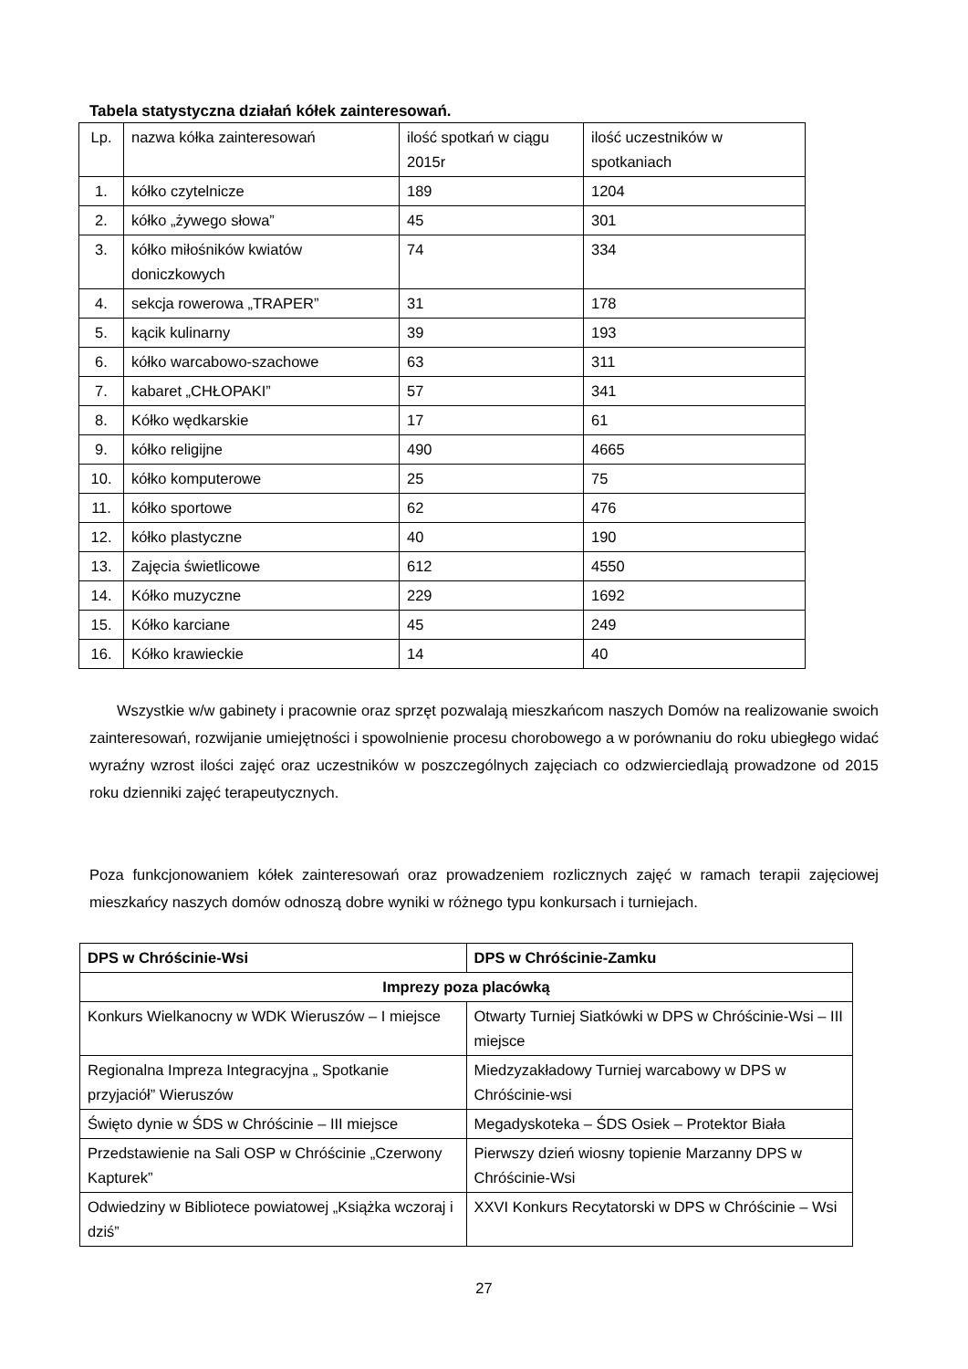Tabela statystyczna działań kółek zainteresowań.
| Lp. | nazwa kółka zainteresowań | ilość spotkań w ciągu 2015r | ilość uczestników w spotkaniach |
| 1. | kółko czytelnicze | 189 | 1204 |
| 2. | kółko „żywego słowa” | 45 | 301 |
| 3. | kółko miłośników kwiatów doniczkowych | 74 | 334 |
| 4. | sekcja rowerowa „TRAPER” | 31 | 178 |
| 5. | kącik kulinarny | 39 | 193 |
| 6. | kółko warcabowo-szachowe | 63 | 311 |
| 7. | kabaret „CHŁOPAKI” | 57 | 341 |
| 8. | Kółko wędkarskie | 17 | 61 |
| 9. | kółko religijne | 490 | 4665 |
| 10. | kółko komputerowe | 25 | 75 |
| 11. | kółko sportowe | 62 | 476 |
| 12. | kółko plastyczne | 40 | 190 |
| 13. | Zajęcia świetlicowe | 612 | 4550 |
| 14. | Kółko muzyczne | 229 | 1692 |
| 15. | Kółko karciane | 45 | 249 |
| 16. | Kółko krawieckie | 14 | 40 |
Wszystkie w/w gabinety i pracownie oraz sprzęt pozwalają mieszkańcom naszych Domów na realizowanie swoich zainteresowań, rozwijanie umiejętności i spowolnienie procesu chorobowego a w porównaniu do roku ubiegłego widać wyraźny wzrost ilości zajęć oraz uczestników w poszczególnych zajęciach co odzwierciedlają prowadzone od 2015 roku dzienniki zajęć terapeutycznych.
Poza funkcjonowaniem kółek zainteresowań oraz prowadzeniem rozlicznych zajęć w ramach terapii zajęciowej mieszkańcy naszych domów odnoszą dobre wyniki w różnego typu konkursach i turniejach.
| DPS w Chróścinie-Wsi | DPS w Chróścinie-Zamku |
| --- | --- |
| Imprezy poza placówką | |
| Konkurs Wielkanocny w WDK Wieruszów – I miejsce | Otwarty Turniej Siatkówki w DPS w Chróścinie-Wsi – III miejsce |
| Regionalna Impreza Integracyjna „ Spotkanie przyjaciół” Wieruszów | Miedzyzakładowy Turniej warcabowy w DPS w Chróścinie-wsi |
| Święto dynie w ŚDS w Chróścinie – III miejsce | Megadyskoteka – ŚDS Osiek – Protektor Biała |
| Przedstawienie na Sali OSP w Chróścinie „Czerwony Kapturek” | Pierwszy dzień wiosny topienie Marzanny DPS w Chróścinie-Wsi |
| Odwiedziny w Bibliotece powiatowej „Książka wczoraj i dziś” | XXVI Konkurs Recytatorski w DPS w Chróścinie – Wsi |
27